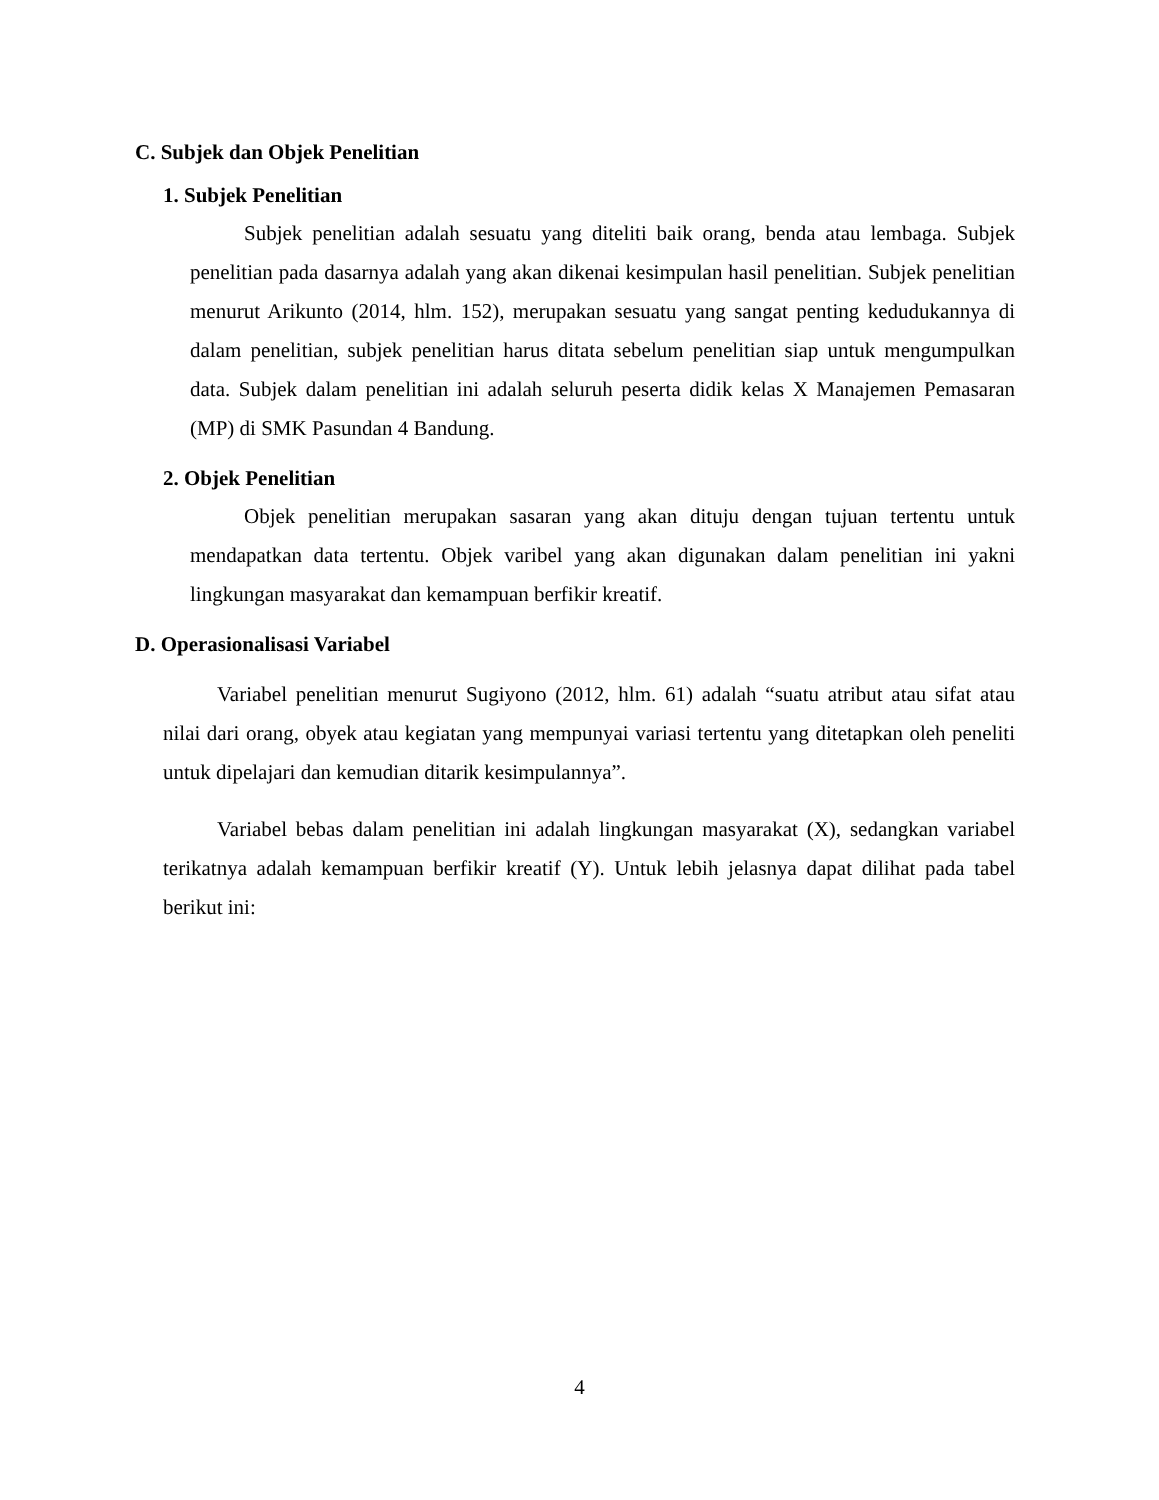C. Subjek dan Objek Penelitian
1. Subjek Penelitian
Subjek penelitian adalah sesuatu yang diteliti baik orang, benda atau lembaga. Subjek penelitian pada dasarnya adalah yang akan dikenai kesimpulan hasil penelitian. Subjek penelitian menurut Arikunto (2014, hlm. 152), merupakan sesuatu yang sangat penting kedudukannya di dalam penelitian, subjek penelitian harus ditata sebelum penelitian siap untuk mengumpulkan data. Subjek dalam penelitian ini adalah seluruh peserta didik kelas X Manajemen Pemasaran (MP) di SMK Pasundan 4 Bandung.
2. Objek Penelitian
Objek penelitian merupakan sasaran yang akan dituju dengan tujuan tertentu untuk mendapatkan data tertentu. Objek varibel yang akan digunakan dalam penelitian ini yakni lingkungan masyarakat dan kemampuan berfikir kreatif.
D. Operasionalisasi Variabel
Variabel penelitian menurut Sugiyono (2012, hlm. 61) adalah “suatu atribut atau sifat atau nilai dari orang, obyek atau kegiatan yang mempunyai variasi tertentu yang ditetapkan oleh peneliti untuk dipelajari dan kemudian ditarik kesimpulannya”.
Variabel bebas dalam penelitian ini adalah lingkungan masyarakat (X), sedangkan variabel terikatnya adalah kemampuan berfikir kreatif (Y). Untuk lebih jelasnya dapat dilihat pada tabel berikut ini:
4